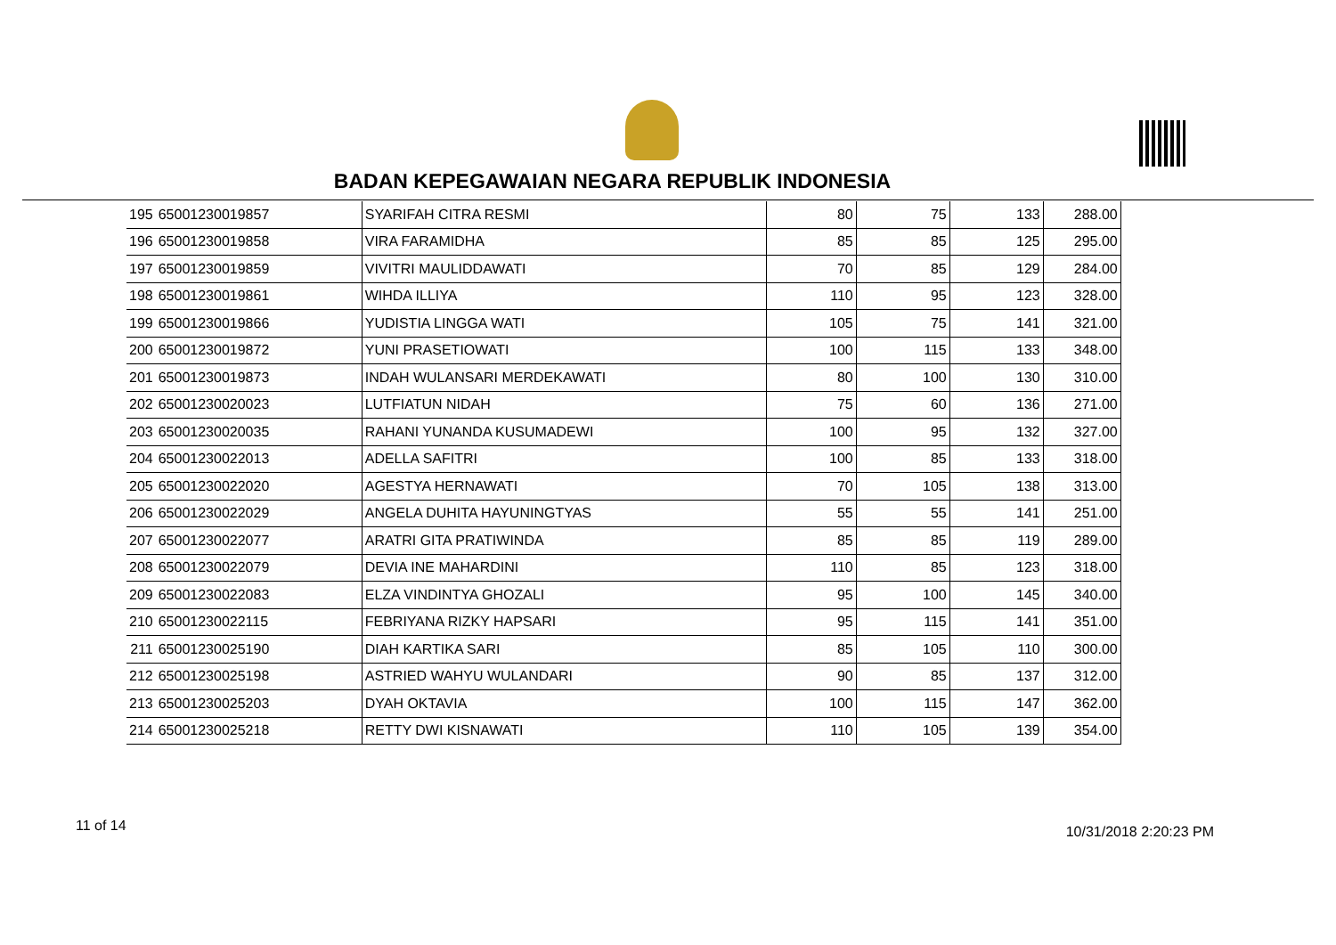BADAN KEPEGAWAIAN NEGARA REPUBLIK INDONESIA
| 195 | 65001230019857 | SYARIFAH CITRA RESMI | 80 | 75 | 133 | 288.00 |
| 196 | 65001230019858 | VIRA FARAMIDHA | 85 | 85 | 125 | 295.00 |
| 197 | 65001230019859 | VIVITRI MAULIDDAWATI | 70 | 85 | 129 | 284.00 |
| 198 | 65001230019861 | WIHDA ILLIYA | 110 | 95 | 123 | 328.00 |
| 199 | 65001230019866 | YUDISTIA LINGGA WATI | 105 | 75 | 141 | 321.00 |
| 200 | 65001230019872 | YUNI PRASETIOWATI | 100 | 115 | 133 | 348.00 |
| 201 | 65001230019873 | INDAH WULANSARI MERDEKAWATI | 80 | 100 | 130 | 310.00 |
| 202 | 65001230020023 | LUTFIATUN NIDAH | 75 | 60 | 136 | 271.00 |
| 203 | 65001230020035 | RAHANI YUNANDA KUSUMADEWI | 100 | 95 | 132 | 327.00 |
| 204 | 65001230022013 | ADELLA SAFITRI | 100 | 85 | 133 | 318.00 |
| 205 | 65001230022020 | AGESTYA HERNAWATI | 70 | 105 | 138 | 313.00 |
| 206 | 65001230022029 | ANGELA DUHITA HAYUNINGTYAS | 55 | 55 | 141 | 251.00 |
| 207 | 65001230022077 | ARATRI GITA PRATIWINDA | 85 | 85 | 119 | 289.00 |
| 208 | 65001230022079 | DEVIA INE MAHARDINI | 110 | 85 | 123 | 318.00 |
| 209 | 65001230022083 | ELZA VINDINTYA GHOZALI | 95 | 100 | 145 | 340.00 |
| 210 | 65001230022115 | FEBRIYANA RIZKY HAPSARI | 95 | 115 | 141 | 351.00 |
| 211 | 65001230025190 | DIAH KARTIKA SARI | 85 | 105 | 110 | 300.00 |
| 212 | 65001230025198 | ASTRIED WAHYU WULANDARI | 90 | 85 | 137 | 312.00 |
| 213 | 65001230025203 | DYAH OKTAVIA | 100 | 115 | 147 | 362.00 |
| 214 | 65001230025218 | RETTY DWI KISNAWATI | 110 | 105 | 139 | 354.00 |
11 of 14 10/31/2018 2:20:23 PM